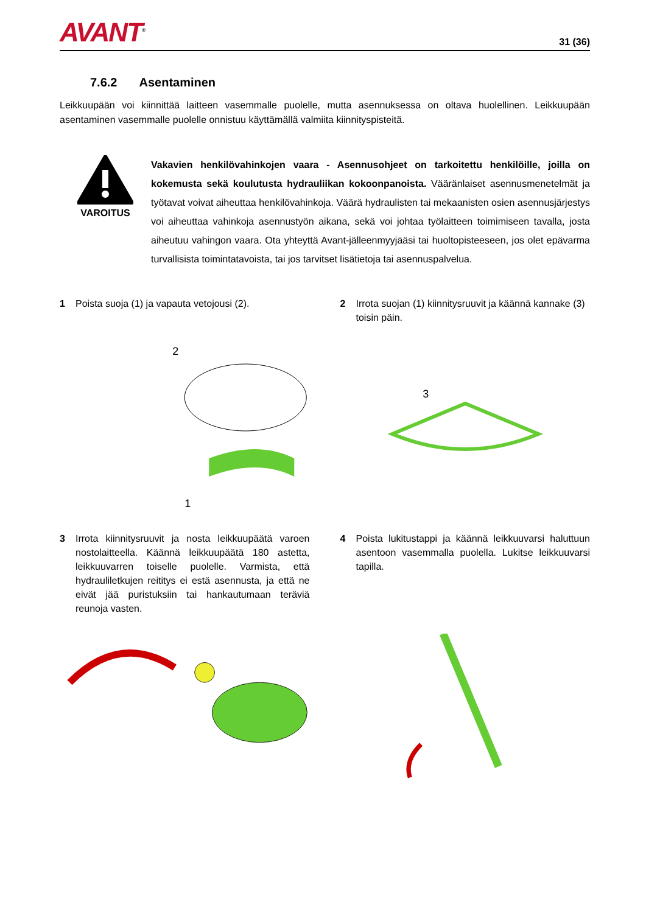AVANT<sup>®</sup>
31 (36)
7.6.2 Asentaminen
Leikkuupään voi kiinnittää laitteen vasemmalle puolelle, mutta asennuksessa on oltava huolellinen. Leikkuupään asentaminen vasemmalle puolelle onnistuu käyttämällä valmiita kiinnityspisteitä.
VAROITUS
Vakavien henkilövahinkojen vaara - Asennusohjeet on tarkoitettu henkilöille, joilla on kokemusta sekä koulutusta hydrauliikan kokoonpanoista. Vääränlaiset asennusmenetelmät ja työtavat voivat aiheuttaa henkilövahinkoja. Väärä hydraulisten tai mekaanisten osien asennusjärjestys voi aiheuttaa vahinkoja asennustyön aikana, sekä voi johtaa työlaitteen toimimiseen tavalla, josta aiheutuu vahingon vaara. Ota yhteyttä Avant-jälleenmyyjääsi tai huoltopisteeseen, jos olet epävarma turvallisista toimintatavoista, tai jos tarvitset lisätietoja tai asennuspalvelua.
1 Poista suoja (1) ja vapauta vetojousi (2).
2 Irrota suojan (1) kiinnitysruuvit ja käännä kannake (3) toisin päin.
2
1
3
3 Irrota kiinnitysruuvit ja nosta leikkuupäätä varoen nostolaitteella. Käännä leikkuupäätä 180 astetta, leikkuuvarren toiselle puolelle. Varmista, että hydrauliletkujen reititys ei estä asennusta, ja että ne eivät jää puristuksiin tai hankautumaan teräviä reunoja vasten.
4 Poista lukitustappi ja käännä leikkuuvarsi haluttuun asentoon vasemmalla puolella. Lukitse leikkuuvarsi tapilla.